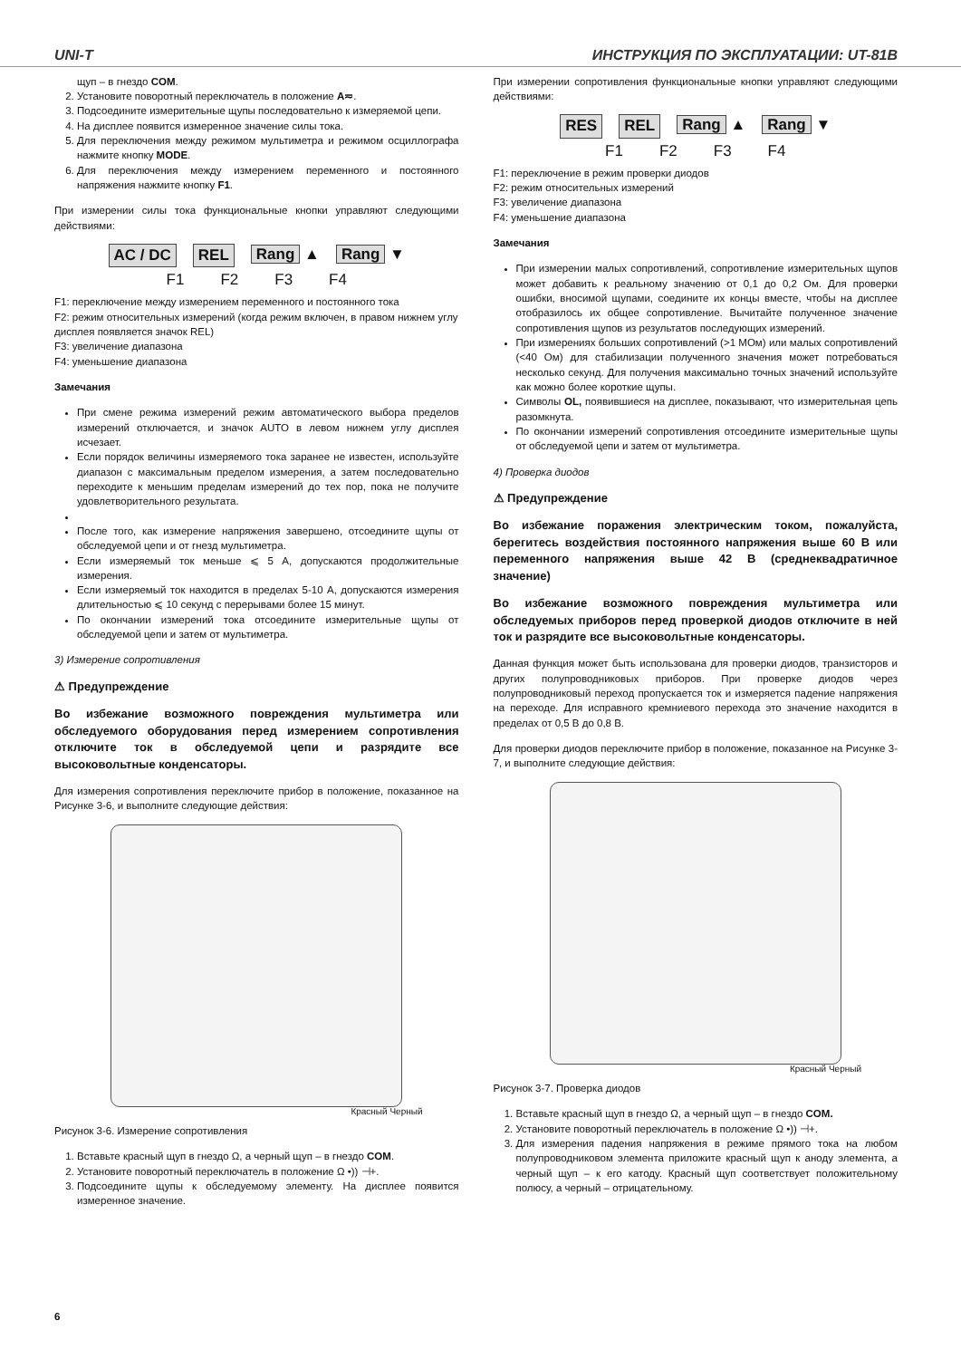UNI-T ИНСТРУКЦИЯ ПО ЭКСПЛУАТАЦИИ: UT-81B
щуп – в гнездо COM.
2. Установите поворотный переключатель в положение A≂.
3. Подсоедините измерительные щупы последовательно к измеряемой цепи.
4. На дисплее появится измеренное значение силы тока.
5. Для переключения между режимом мультиметра и режимом осциллографа нажмите кнопку MODE.
6. Для переключения между измерением переменного и постоянного напряжения нажмите кнопку F1.
При измерении силы тока функциональные кнопки управляют следующими действиями:
AC / DC REL Rang ▲ Rang ▼
F1 F2 F3 F4
F1: переключение между измерением переменного и постоянного тока
F2: режим относительных измерений (когда режим включен, в правом нижнем углу дисплея появляется значок REL)
F3: увеличение диапазона
F4: уменьшение диапазона
Замечания
При смене режима измерений режим автоматического выбора пределов измерений отключается, и значок AUTO в левом нижнем углу дисплея исчезает.
Если порядок величины измеряемого тока заранее не известен, используйте диапазон с максимальным пределом измерения, а затем последовательно переходите к меньшим пределам измерений до тех пор, пока не получите удовлетворительного результата.
После того, как измерение напряжения завершено, отсоедините щупы от обследуемой цепи и от гнезд мультиметра.
Если измеряемый ток меньше ⩽ 5 А, допускаются продолжительные измерения.
Если измеряемый ток находится в пределах 5-10 А, допускаются измерения длительностью ⩽ 10 секунд с перерывами более 15 минут.
По окончании измерений тока отсоедините измерительные щупы от обследуемой цепи и затем от мультиметра.
3) Измерение сопротивления
⚠ Предупреждение
Во избежание возможного повреждения мультиметра или обследуемого оборудования перед измерением сопротивления отключите ток в обследуемой цепи и разрядите все высоковольтные конденсаторы.
Для измерения сопротивления переключите прибор в положение, показанное на Рисунке 3-6, и выполните следующие действия:
Красный Черный
Рисунок 3-6. Измерение сопротивления
1. Вставьте красный щуп в гнездо Ω, а черный щуп – в гнездо COM.
2. Установите поворотный переключатель в положение Ω •)) ⊣+.
3. Подсоедините щупы к обследуемому элементу. На дисплее появится измеренное значение.
При измерении сопротивления функциональные кнопки управляют следующими действиями:
RES REL Rang ▲ Rang ▼
F1 F2 F3 F4
F1: переключение в режим проверки диодов
F2: режим относительных измерений
F3: увеличение диапазона
F4: уменьшение диапазона
Замечания
При измерении малых сопротивлений, сопротивление измерительных щупов может добавить к реальному значению от 0,1 до 0,2 Ом. Для проверки ошибки, вносимой щупами, соедините их концы вместе, чтобы на дисплее отобразилось их общее сопротивление. Вычитайте полученное значение сопротивления щупов из результатов последующих измерений.
При измерениях больших сопротивлений (>1 МОм) или малых сопротивлений (<40 Ом) для стабилизации полученного значения может потребоваться несколько секунд. Для получения максимально точных значений используйте как можно более короткие щупы.
Символы OL, появившиеся на дисплее, показывают, что измерительная цепь разомкнута.
По окончании измерений сопротивления отсоедините измерительные щупы от обследуемой цепи и затем от мультиметра.
4) Проверка диодов
⚠ Предупреждение
Во избежание поражения электрическим током, пожалуйста, берегитесь воздействия постоянного напряжения выше 60 В или переменного напряжения выше 42 В (среднеквадратичное значение)
Во избежание возможного повреждения мультиметра или обследуемых приборов перед проверкой диодов отключите в ней ток и разрядите все высоковольтные конденсаторы.
Данная функция может быть использована для проверки диодов, транзисторов и других полупроводниковых приборов. При проверке диодов через полупроводниковый переход пропускается ток и измеряется падение напряжения на переходе. Для исправного кремниевого перехода это значение находится в пределах от 0,5 В до 0,8 В.
Для проверки диодов переключите прибор в положение, показанное на Рисунке 3-7, и выполните следующие действия:
Красный Черный
Рисунок 3-7. Проверка диодов
1. Вставьте красный щуп в гнездо Ω, а черный щуп – в гнездо COM.
2. Установите поворотный переключатель в положение Ω •)) ⊣+.
3. Для измерения падения напряжения в режиме прямого тока на любом полупроводниковом элемента приложите красный щуп к аноду элемента, а черный щуп – к его катоду. Красный щуп соответствует положительному полюсу, а черный – отрицательному.
6